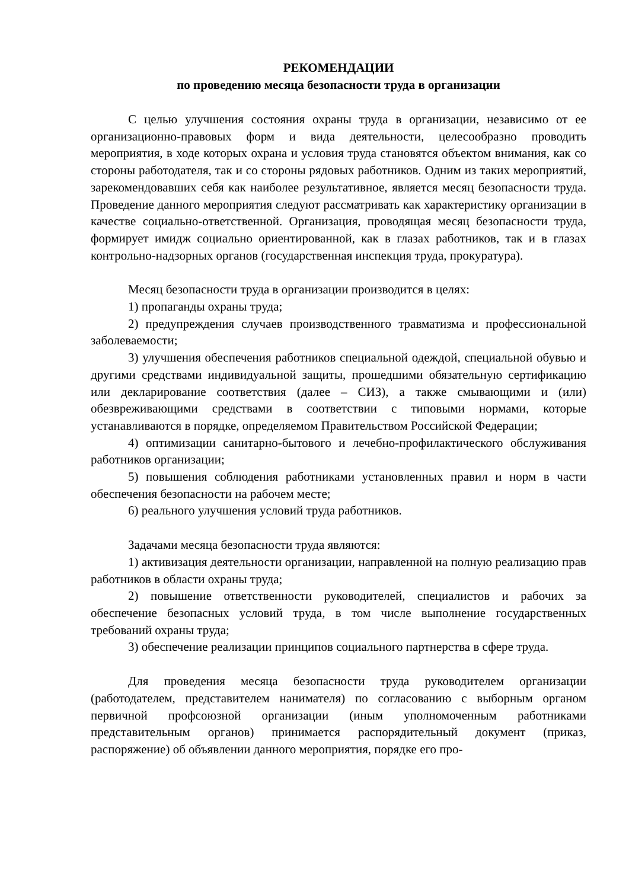РЕКОМЕНДАЦИИ
по проведению месяца безопасности труда в организации
С целью улучшения состояния охраны труда в организации, независимо от ее организационно-правовых форм и вида деятельности, целесообразно проводить мероприятия, в ходе которых охрана и условия труда становятся объектом внимания, как со стороны работодателя, так и со стороны рядовых работников. Одним из таких мероприятий, зарекомендовавших себя как наиболее результативное, является месяц безопасности труда. Проведение данного мероприятия следуют рассматривать как характеристику организации в качестве социально-ответственной. Организация, проводящая месяц безопасности труда, формирует имидж социально ориентированной, как в глазах работников, так и в глазах контрольно-надзорных органов (государственная инспекция труда, прокуратура).
Месяц безопасности труда в организации производится в целях:
1) пропаганды охраны труда;
2) предупреждения случаев производственного травматизма и профессиональной заболеваемости;
3) улучшения обеспечения работников специальной одеждой, специальной обувью и другими средствами индивидуальной защиты, прошедшими обязательную сертификацию или декларирование соответствия (далее – СИЗ), а также смывающими и (или) обезвреживающими средствами в соответствии с типовыми нормами, которые устанавливаются в порядке, определяемом Правительством Российской Федерации;
4) оптимизации санитарно-бытового и лечебно-профилактического обслуживания работников организации;
5) повышения соблюдения работниками установленных правил и норм в части обеспечения безопасности на рабочем месте;
6) реального улучшения условий труда работников.
Задачами месяца безопасности труда являются:
1) активизация деятельности организации, направленной на полную реализацию прав работников в области охраны труда;
2) повышение ответственности руководителей, специалистов и рабочих за обеспечение безопасных условий труда, в том числе выполнение государственных требований охраны труда;
3) обеспечение реализации принципов социального партнерства в сфере труда.
Для проведения месяца безопасности труда руководителем организации (работодателем, представителем нанимателя) по согласованию с выборным органом первичной профсоюзной организации (иным уполномоченным работниками представительным органов) принимается распорядительный документ (приказ, распоряжение) об объявлении данного мероприятия, порядке его про-